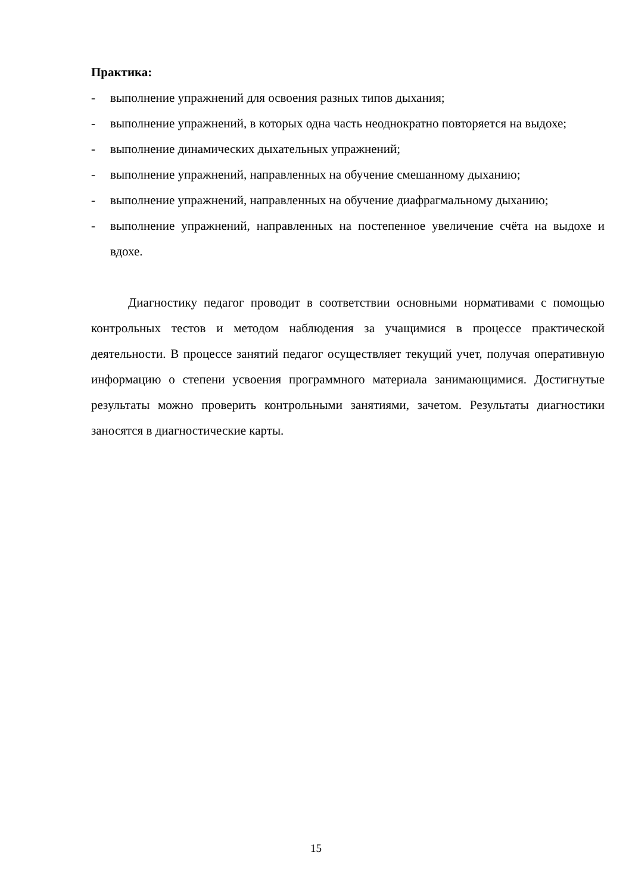Практика:
- выполнение упражнений для освоения разных типов дыхания;
- выполнение упражнений, в которых одна часть неоднократно повторяется на выдохе;
- выполнение динамических дыхательных упражнений;
- выполнение упражнений, направленных на обучение смешанному дыханию;
- выполнение упражнений, направленных на обучение диафрагмальному дыханию;
- выполнение упражнений, направленных на постепенное увеличение счёта на выдохе и вдохе.
Диагностику педагог проводит в соответствии основными нормативами с помощью контрольных тестов и методом наблюдения за учащимися в процессе практической деятельности. В процессе занятий педагог осуществляет текущий учет, получая оперативную информацию о степени усвоения программного материала занимающимися. Достигнутые результаты можно проверить контрольными занятиями, зачетом. Результаты диагностики заносятся в диагностические карты.
15